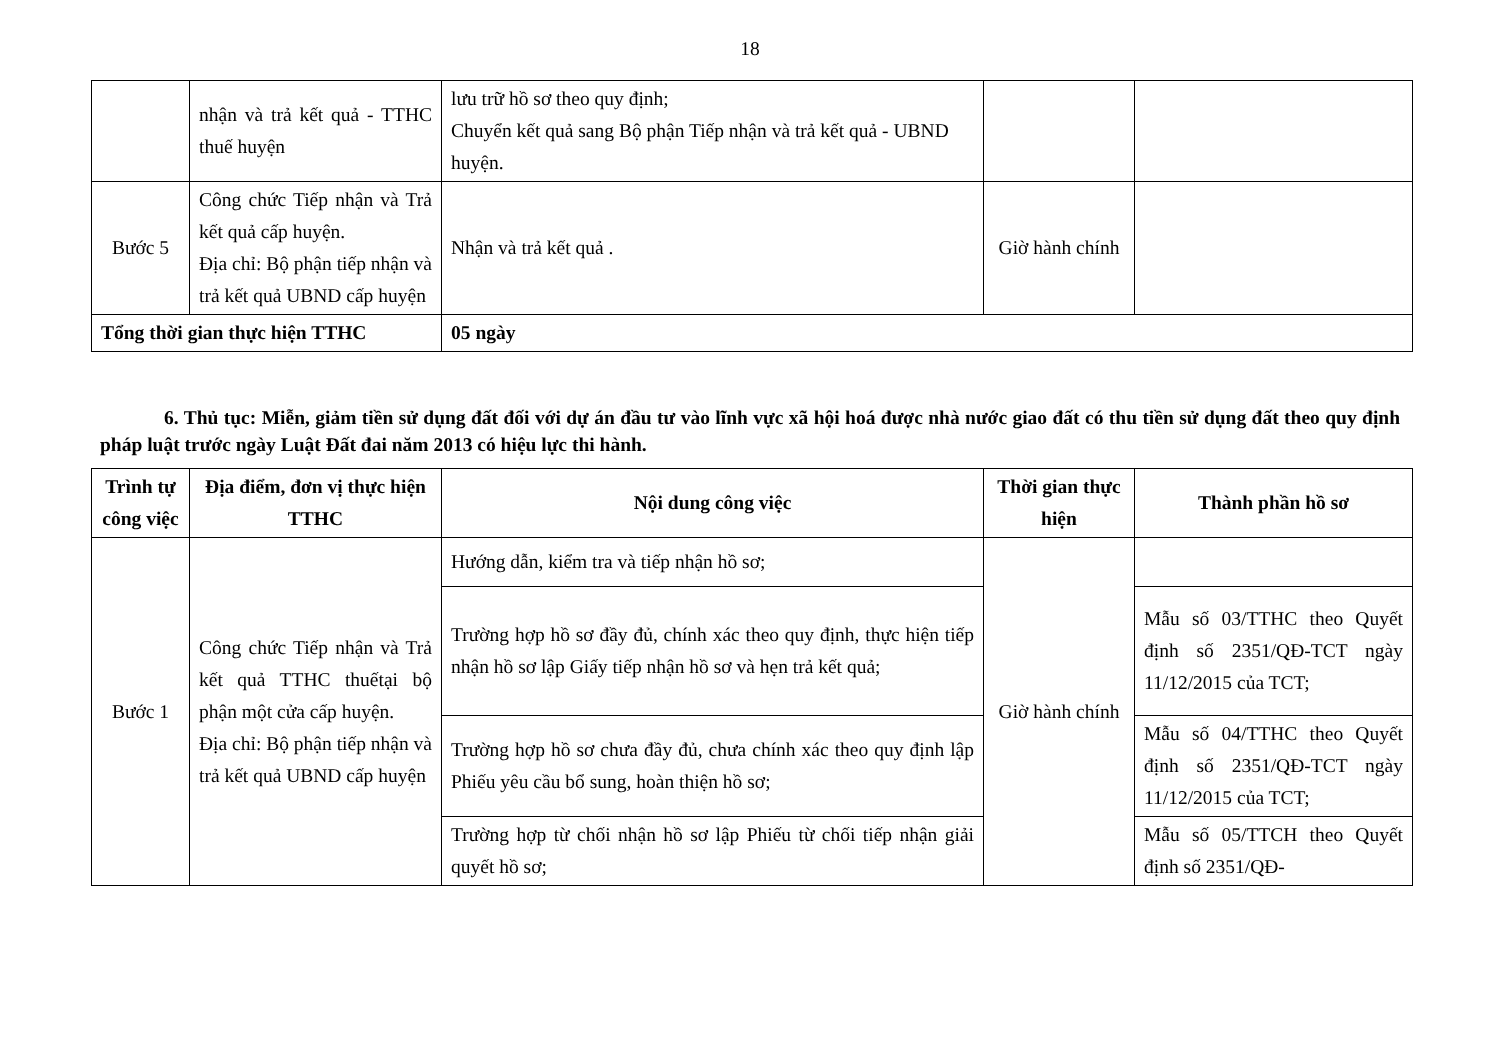18
| | nhận và trả kết quả - TTHC thuế huyện | lưu trữ hồ sơ theo quy định; Chuyển kết quả sang Bộ phận Tiếp nhận và trả kết quả - UBND huyện. | | |
| Bước 5 | Công chức Tiếp nhận và Trả kết quả cấp huyện. Địa chỉ: Bộ phận tiếp nhận và trả kết quả UBND cấp huyện | Nhận và trả kết quả . | Giờ hành chính | |
| Tổng thời gian thực hiện TTHC | | 05 ngày | | |
6. Thủ tục: Miễn, giảm tiền sử dụng đất đối với dự án đầu tư vào lĩnh vực xã hội hoá được nhà nước giao đất có thu tiền sử dụng đất theo quy định pháp luật trước ngày Luật Đất đai năm 2013 có hiệu lực thi hành.
| Trình tự công việc | Địa điểm, đơn vị thực hiện TTHC | Nội dung công việc | Thời gian thực hiện | Thành phần hồ sơ |
| --- | --- | --- | --- | --- |
| Bước 1 | Công chức Tiếp nhận và Trả kết quả TTHC thuếtại bộ phận một cửa cấp huyện. Địa chỉ: Bộ phận tiếp nhận và trả kết quả UBND cấp huyện | Hướng dẫn, kiểm tra và tiếp nhận hồ sơ; | Giờ hành chính | |
| | | Trường hợp hồ sơ đầy đủ, chính xác theo quy định, thực hiện tiếp nhận hồ sơ lập Giấy tiếp nhận hồ sơ và hẹn trả kết quả; | | Mẫu số 03/TTHC theo Quyết định số 2351/QĐ-TCT ngày 11/12/2015 của TCT; |
| | | Trường hợp hồ sơ chưa đầy đủ, chưa chính xác theo quy định lập Phiếu yêu cầu bổ sung, hoàn thiện hồ sơ; | | Mẫu số 04/TTHC theo Quyết định số 2351/QĐ-TCT ngày 11/12/2015 của TCT; |
| | | Trường hợp từ chối nhận hồ sơ lập Phiếu từ chối tiếp nhận giải quyết hồ sơ; | | Mẫu số 05/TTCH theo Quyết định số 2351/QĐ- |